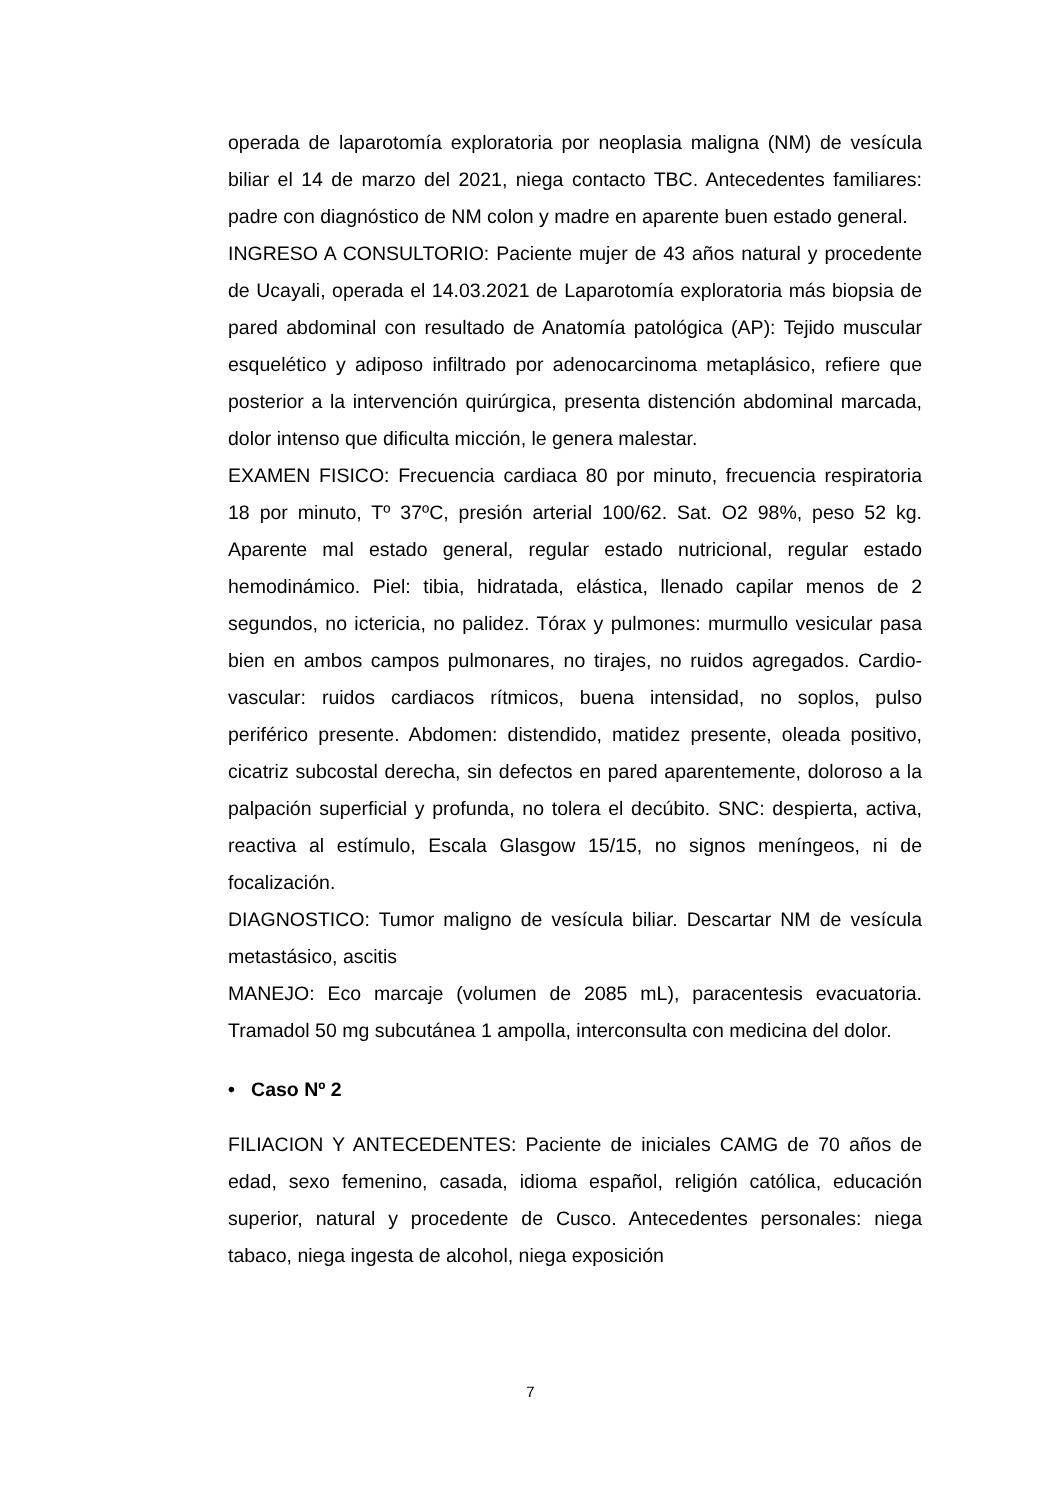operada de laparotomía exploratoria por neoplasia maligna (NM) de vesícula biliar el 14 de marzo del 2021, niega contacto TBC. Antecedentes familiares: padre con diagnóstico de NM colon y madre en aparente buen estado general.
INGRESO A CONSULTORIO: Paciente mujer de 43 años natural y procedente de Ucayali, operada el 14.03.2021 de Laparotomía exploratoria más biopsia de pared abdominal con resultado de Anatomía patológica (AP): Tejido muscular esquelético y adiposo infiltrado por adenocarcinoma metaplásico, refiere que posterior a la intervención quirúrgica, presenta distención abdominal marcada, dolor intenso que dificulta micción, le genera malestar.
EXAMEN FISICO: Frecuencia cardiaca 80 por minuto, frecuencia respiratoria 18 por minuto, Tº 37ºC, presión arterial 100/62. Sat. O2 98%, peso 52 kg. Aparente mal estado general, regular estado nutricional, regular estado hemodinámico. Piel: tibia, hidratada, elástica, llenado capilar menos de 2 segundos, no ictericia, no palidez. Tórax y pulmones: murmullo vesicular pasa bien en ambos campos pulmonares, no tirajes, no ruidos agregados. Cardio-vascular: ruidos cardiacos rítmicos, buena intensidad, no soplos, pulso periférico presente. Abdomen: distendido, matidez presente, oleada positivo, cicatriz subcostal derecha, sin defectos en pared aparentemente, doloroso a la palpación superficial y profunda, no tolera el decúbito. SNC: despierta, activa, reactiva al estímulo, Escala Glasgow 15/15, no signos meníngeos, ni de focalización.
DIAGNOSTICO: Tumor maligno de vesícula biliar. Descartar NM de vesícula metastásico, ascitis
MANEJO: Eco marcaje (volumen de 2085 mL), paracentesis evacuatoria. Tramadol 50 mg subcutánea 1 ampolla, interconsulta con medicina del dolor.
• Caso Nº 2
FILIACION Y ANTECEDENTES: Paciente de iniciales CAMG de 70 años de edad, sexo femenino, casada, idioma español, religión católica, educación superior, natural y procedente de Cusco. Antecedentes personales: niega tabaco, niega ingesta de alcohol, niega exposición
7